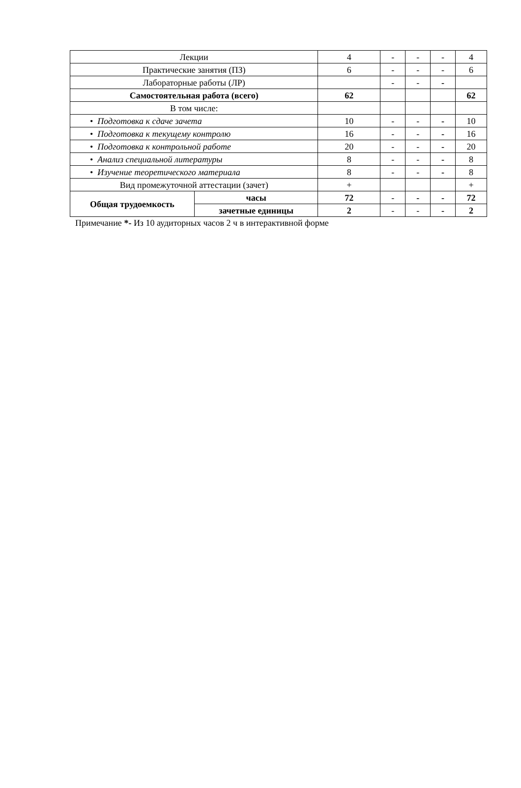| Лекции | | 4 | - | - | - | 4 |
| Практические занятия (ПЗ) | | 6 | - | - | - | 6 |
| Лабораторные работы (ЛР) | | | - | - | - | |
| Самостоятельная работа (всего) | | 62 | | | | 62 |
| В том числе: | | | | | | |
| • Подготовка к сдаче зачета | | 10 | - | - | - | 10 |
| • Подготовка к текущему контролю | | 16 | - | - | - | 16 |
| • Подготовка к контрольной работе | | 20 | - | - | - | 20 |
| • Анализ специальной литературы | | 8 | - | - | - | 8 |
| • Изучение теоретического материала | | 8 | - | - | - | 8 |
| Вид промежуточной аттестации (зачет) | | + | | | | + |
| Общая трудоемкость | часы | 72 | - | - | - | 72 |
| | зачетные единицы | 2 | - | - | - | 2 |
Примечание *- Из 10 аудиторных часов 2 ч в интерактивной форме